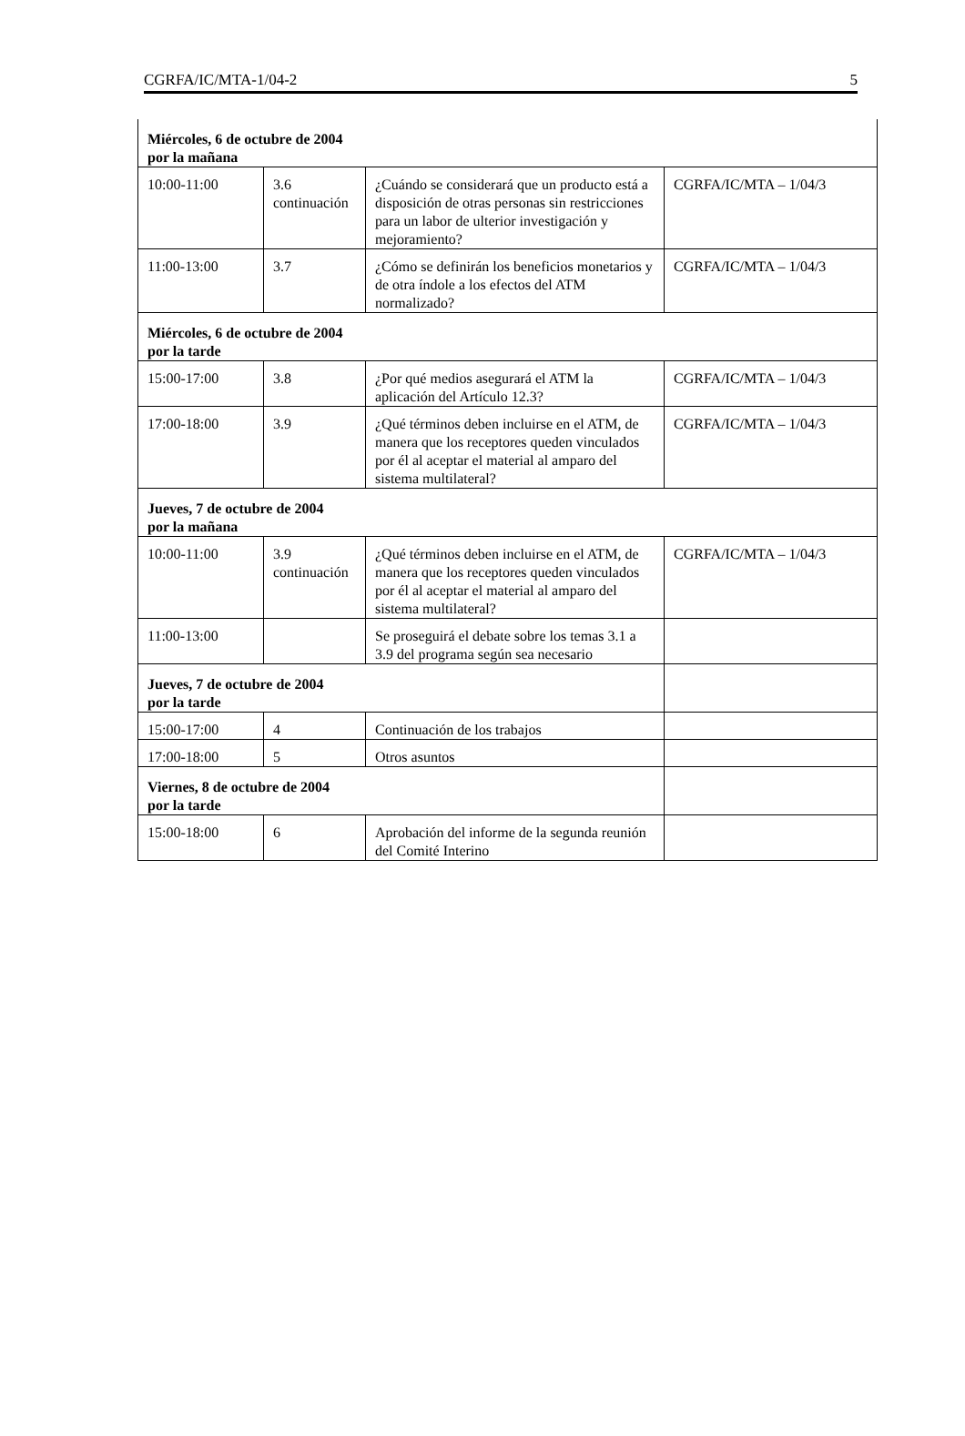CGRFA/IC/MTA-1/04-2 5
| Miércoles, 6 de octubre de 2004 por la mañana | | | |
| 10:00-11:00 | 3.6 continuación | ¿Cuándo se considerará que un producto está a disposición de otras personas sin restricciones para un labor de ulterior investigación y mejoramiento? | CGRFA/IC/MTA – 1/04/3 |
| 11:00-13:00 | 3.7 | ¿Cómo se definirán los beneficios monetarios y de otra índole a los efectos del ATM normalizado? | CGRFA/IC/MTA – 1/04/3 |
| Miércoles, 6 de octubre de 2004 por la tarde | | | |
| 15:00-17:00 | 3.8 | ¿Por qué medios asegurará el ATM la aplicación del Artículo 12.3? | CGRFA/IC/MTA – 1/04/3 |
| 17:00-18:00 | 3.9 | ¿Qué términos deben incluirse en el ATM, de manera que los receptores queden vinculados por él al aceptar el material al amparo del sistema multilateral? | CGRFA/IC/MTA – 1/04/3 |
| Jueves, 7 de octubre de 2004 por la mañana | | | |
| 10:00-11:00 | 3.9 continuación | ¿Qué términos deben incluirse en el ATM, de manera que los receptores queden vinculados por él al aceptar el material al amparo del sistema multilateral? | CGRFA/IC/MTA – 1/04/3 |
| 11:00-13:00 | | Se proseguirá el debate sobre los temas 3.1 a 3.9 del programa según sea necesario | |
| Jueves, 7 de octubre de 2004 por la tarde | | | |
| 15:00-17:00 | 4 | Continuación de los trabajos | |
| 17:00-18:00 | 5 | Otros asuntos | |
| Viernes, 8 de octubre de 2004 por la tarde | | | |
| 15:00-18:00 | 6 | Aprobación del informe de la segunda reunión del Comité Interino | |